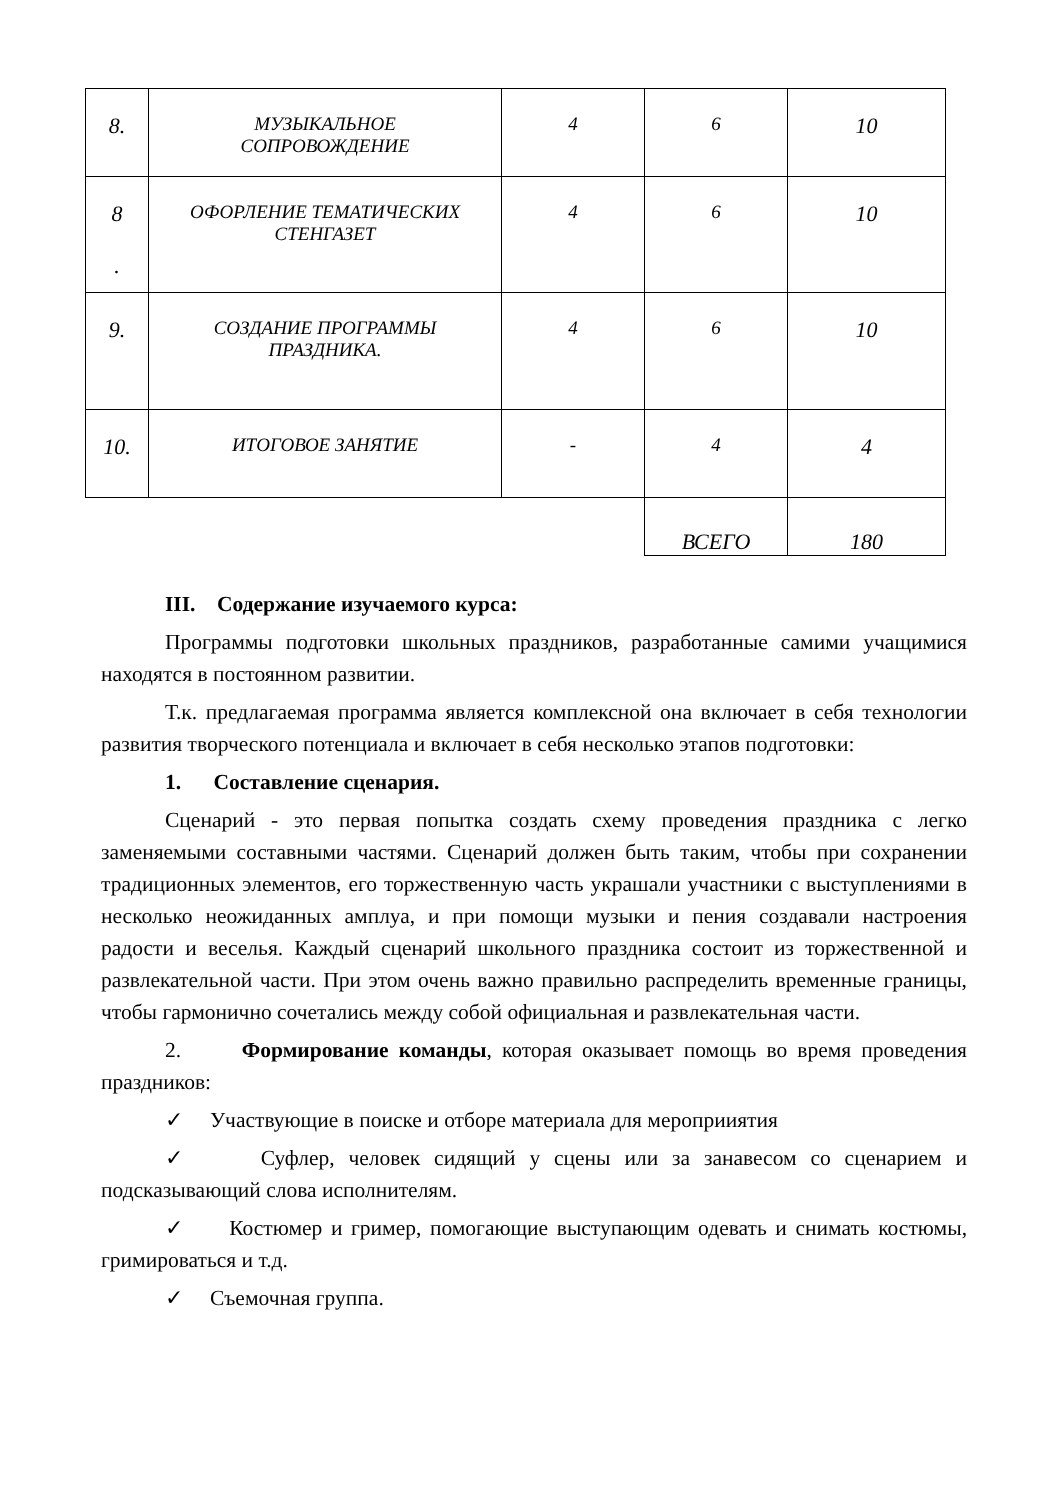| 8. | МУЗЫКАЛЬНОЕ СОПРОВОЖДЕНИЕ | 4 | 6 | 10 |
| 8 . | ОФОРЛЕНИЕ ТЕМАТИЧЕСКИХ СТЕНГАЗЕТ | 4 | 6 | 10 |
| 9. | СОЗДАНИЕ ПРОГРАММЫ ПРАЗДНИКА. | 4 | 6 | 10 |
| 10. | ИТОГОВОЕ ЗАНЯТИЕ | - | 4 | 4 |
| | | | ВСЕГО | 180 |
III. Содержание изучаемого курса:
Программы подготовки школьных праздников, разработанные самими учащимися находятся в постоянном развитии.
Т.к. предлагаемая программа является комплексной она включает в себя технологии развития творческого потенциала и включает в себя несколько этапов подготовки:
1. Составление сценария.
Сценарий - это первая попытка создать схему проведения праздника с легко заменяемыми составными частями. Сценарий должен быть таким, чтобы при сохранении традиционных элементов, его торжественную часть украшали участники с выступлениями в несколько неожиданных амплуа, и при помощи музыки и пения создавали настроения радости и веселья. Каждый сценарий школьного праздника состоит из торжественной и развлекательной части. При этом очень важно правильно распределить временные границы, чтобы гармонично сочетались между собой официальная и развлекательная части.
2. Формирование команды, которая оказывает помощь во время проведения праздников:
✓ Участвующие в поиске и отборе материала для мероприиятия
✓ Суфлер, человек сидящий у сцены или за занавесом со сценарием и подсказывающий слова исполнителям.
✓ Костюмер и гример, помогающие выступающим одевать и снимать костюмы, гримироваться и т.д.
✓ Съемочная группа.